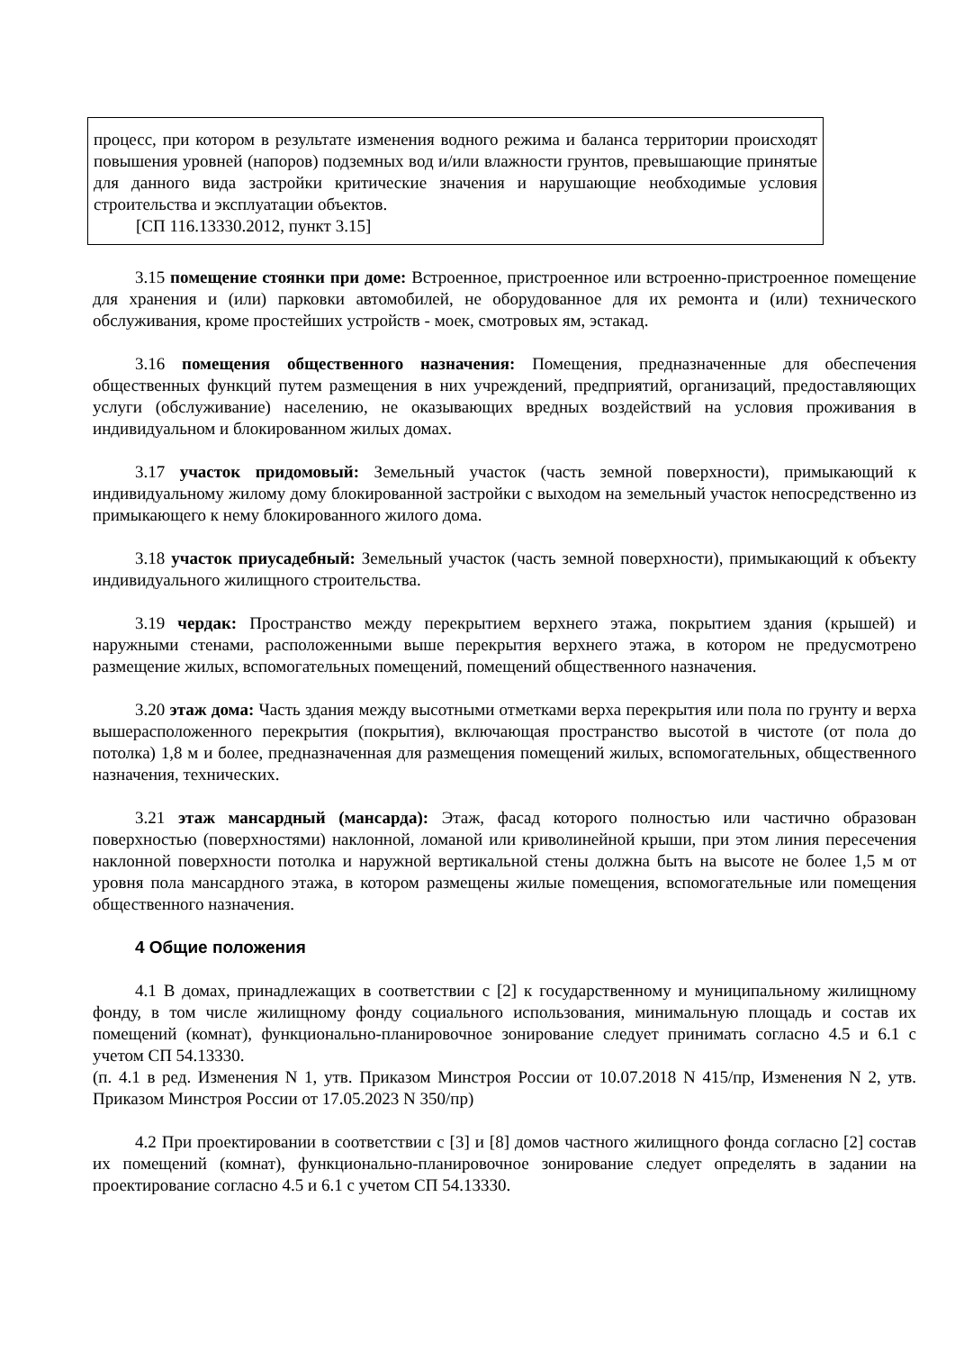процесс, при котором в результате изменения водного режима и баланса территории происходят повышения уровней (напоров) подземных вод и/или влажности грунтов, превышающие принятые для данного вида застройки критические значения и нарушающие необходимые условия строительства и эксплуатации объектов.
[СП 116.13330.2012, пункт 3.15]
3.15 помещение стоянки при доме: Встроенное, пристроенное или встроенно-пристроенное помещение для хранения и (или) парковки автомобилей, не оборудованное для их ремонта и (или) технического обслуживания, кроме простейших устройств - моек, смотровых ям, эстакад.
3.16 помещения общественного назначения: Помещения, предназначенные для обеспечения общественных функций путем размещения в них учреждений, предприятий, организаций, предоставляющих услуги (обслуживание) населению, не оказывающих вредных воздействий на условия проживания в индивидуальном и блокированном жилых домах.
3.17 участок придомовый: Земельный участок (часть земной поверхности), примыкающий к индивидуальному жилому дому блокированной застройки с выходом на земельный участок непосредственно из примыкающего к нему блокированного жилого дома.
3.18 участок приусадебный: Земельный участок (часть земной поверхности), примыкающий к объекту индивидуального жилищного строительства.
3.19 чердак: Пространство между перекрытием верхнего этажа, покрытием здания (крышей) и наружными стенами, расположенными выше перекрытия верхнего этажа, в котором не предусмотрено размещение жилых, вспомогательных помещений, помещений общественного назначения.
3.20 этаж дома: Часть здания между высотными отметками верха перекрытия или пола по грунту и верха вышерасположенного перекрытия (покрытия), включающая пространство высотой в чистоте (от пола до потолка) 1,8 м и более, предназначенная для размещения помещений жилых, вспомогательных, общественного назначения, технических.
3.21 этаж мансардный (мансарда): Этаж, фасад которого полностью или частично образован поверхностью (поверхностями) наклонной, ломаной или криволинейной крыши, при этом линия пересечения наклонной поверхности потолка и наружной вертикальной стены должна быть на высоте не более 1,5 м от уровня пола мансардного этажа, в котором размещены жилые помещения, вспомогательные или помещения общественного назначения.
4 Общие положения
4.1 В домах, принадлежащих в соответствии с [2] к государственному и муниципальному жилищному фонду, в том числе жилищному фонду социального использования, минимальную площадь и состав их помещений (комнат), функционально-планировочное зонирование следует принимать согласно 4.5 и 6.1 с учетом СП 54.13330.
(п. 4.1 в ред. Изменения N 1, утв. Приказом Минстроя России от 10.07.2018 N 415/пр, Изменения N 2, утв. Приказом Минстроя России от 17.05.2023 N 350/пр)
4.2 При проектировании в соответствии с [3] и [8] домов частного жилищного фонда согласно [2] состав их помещений (комнат), функционально-планировочное зонирование следует определять в задании на проектирование согласно 4.5 и 6.1 с учетом СП 54.13330.